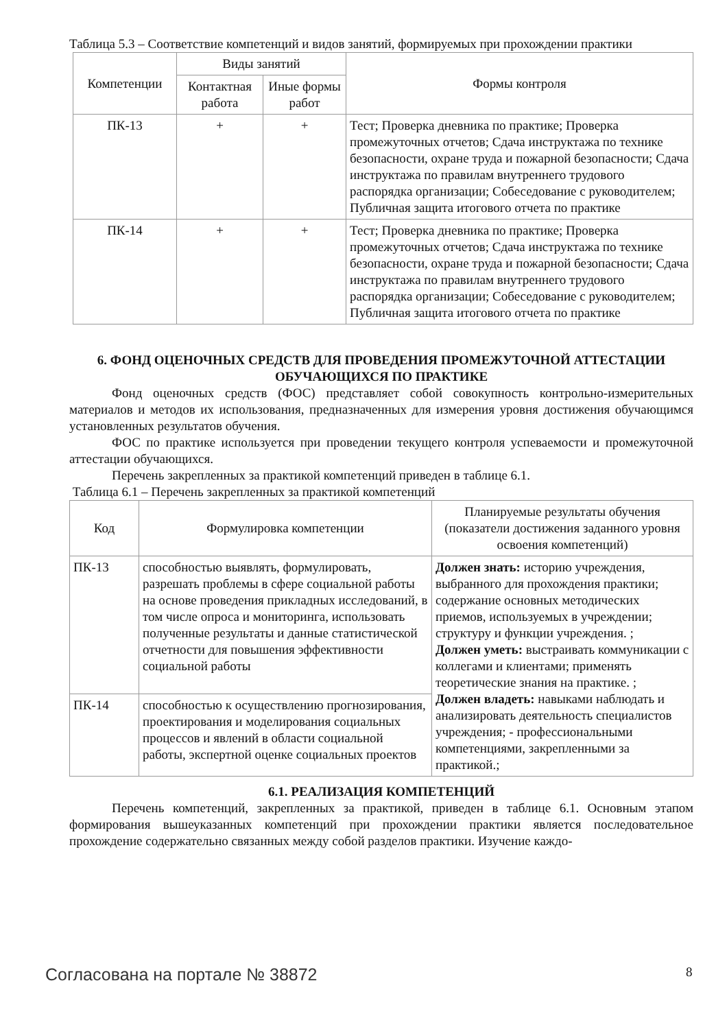Таблица 5.3 – Соответствие компетенций и видов занятий, формируемых при прохождении практики
| Компетенции | Виды занятий | | Формы контроля |
| --- | --- | --- | --- |
| | Контактная работа | Иные формы работ | |
| ПК-13 | + | + | Тест; Проверка дневника по практике; Проверка промежуточных отчетов; Сдача инструктажа по технике безопасности, охране труда и пожарной безопасности; Сдача инструктажа по правилам внутреннего трудового распорядка организации; Собеседование с руководителем; Публичная защита итогового отчета по практике |
| ПК-14 | + | + | Тест; Проверка дневника по практике; Проверка промежуточных отчетов; Сдача инструктажа по технике безопасности, охране труда и пожарной безопасности; Сдача инструктажа по правилам внутреннего трудового распорядка организации; Собеседование с руководителем; Публичная защита итогового отчета по практике |
6. ФОНД ОЦЕНОЧНЫХ СРЕДСТВ ДЛЯ ПРОВЕДЕНИЯ ПРОМЕЖУТОЧНОЙ АТТЕСТАЦИИ ОБУЧАЮЩИХСЯ ПО ПРАКТИКЕ
Фонд оценочных средств (ФОС) представляет собой совокупность контрольно-измерительных материалов и методов их использования, предназначенных для измерения уровня достижения обучающимся установленных результатов обучения.
ФОС по практике используется при проведении текущего контроля успеваемости и промежуточной аттестации обучающихся.
Перечень закрепленных за практикой компетенций приведен в таблице 6.1.
Таблица 6.1 – Перечень закрепленных за практикой компетенций
| Код | Формулировка компетенции | Планируемые результаты обучения (показатели достижения заданного уровня освоения компетенций) |
| --- | --- | --- |
| ПК-13 | способностью выявлять, формулировать, разрешать проблемы в сфере социальной работы на основе проведения прикладных исследований, в том числе опроса и мониторинга, использовать полученные результаты и данные статистической отчетности для повышения эффективности социальной работы | Должен знать: историю учреждения, выбранного для прохождения практики; содержание основных методических приемов, используемых в учреждении; структуру и функции учреждения. ; Должен уметь: выстраивать коммуникации с коллегами и клиентами; применять теоретические знания на практике. ; Должен владеть: навыками наблюдать и анализировать деятельность специалистов учреждения; - профессиональными компетенциями, закрепленными за практикой.; |
| ПК-14 | способностью к осуществлению прогнозирования, проектирования и моделирования социальных процессов и явлений в области социальной работы, экспертной оценке социальных проектов | |
6.1. РЕАЛИЗАЦИЯ КОМПЕТЕНЦИЙ
Перечень компетенций, закрепленных за практикой, приведен в таблице 6.1. Основным этапом формирования вышеуказанных компетенций при прохождении практики является последовательное прохождение содержательно связанных между собой разделов практики. Изучение каждо-
Согласована на портале № 38872 8